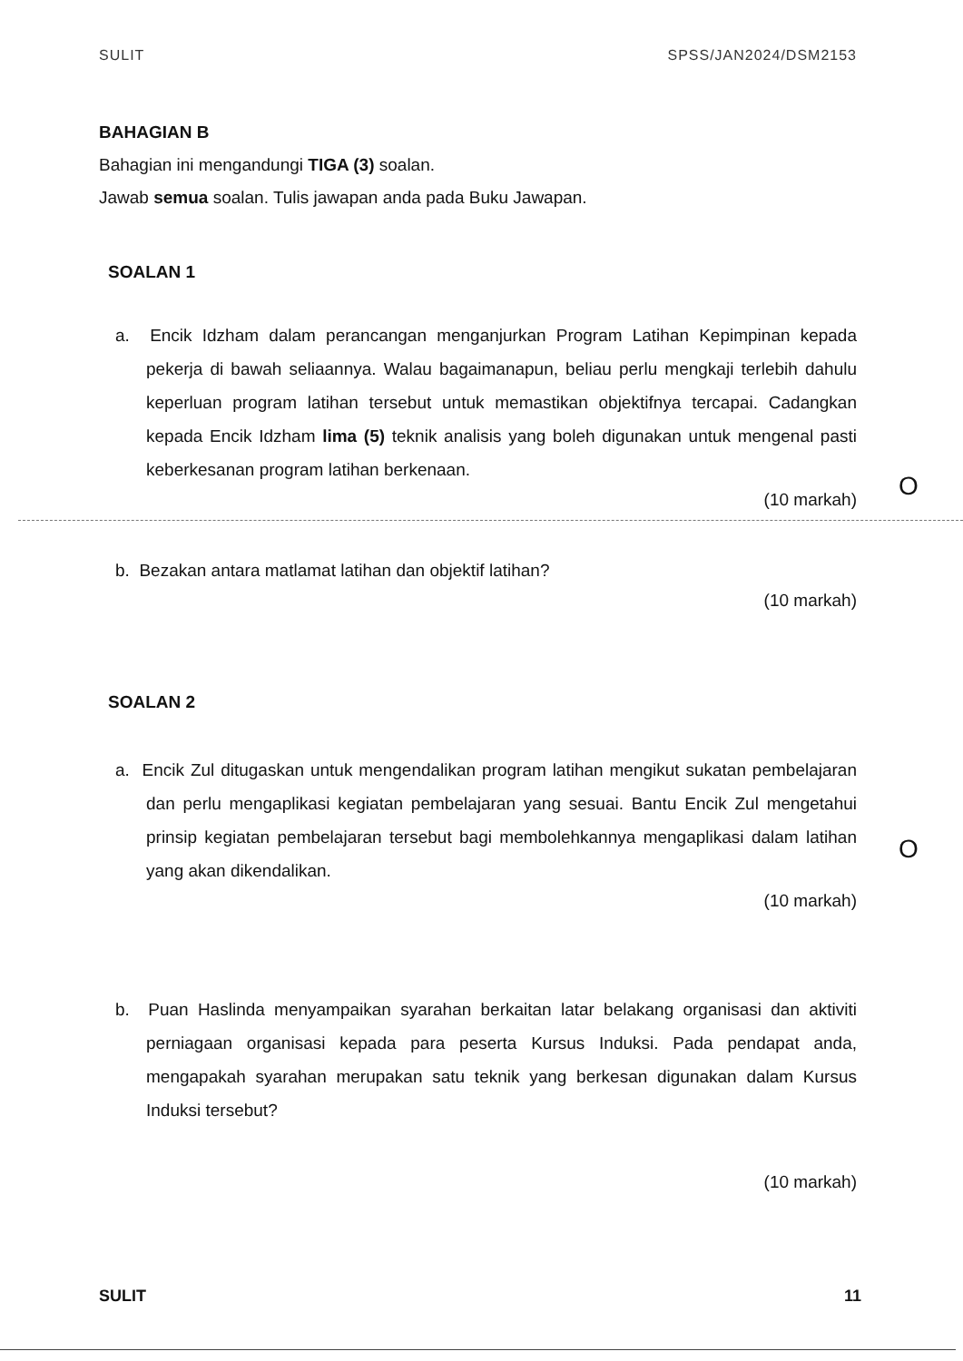O
O
SULIT SPSS/JAN2024/DSM2153
BAHAGIAN B
Bahagian ini mengandungi TIGA (3) soalan.
Jawab semua soalan. Tulis jawapan anda pada Buku Jawapan.
SOALAN 1
a. Encik Idzham dalam perancangan menganjurkan Program Latihan Kepimpinan kepada pekerja di bawah seliaannya. Walau bagaimanapun, beliau perlu mengkaji terlebih dahulu keperluan program latihan tersebut untuk memastikan objektifnya tercapai. Cadangkan kepada Encik Idzham lima (5) teknik analisis yang boleh digunakan untuk mengenal pasti keberkesanan program latihan berkenaan.
(10 markah)
b. Bezakan antara matlamat latihan dan objektif latihan?
(10 markah)
SOALAN 2
a. Encik Zul ditugaskan untuk mengendalikan program latihan mengikut sukatan pembelajaran dan perlu mengaplikasi kegiatan pembelajaran yang sesuai. Bantu Encik Zul mengetahui prinsip kegiatan pembelajaran tersebut bagi membolehkannya mengaplikasi dalam latihan yang akan dikendalikan.
(10 markah)
b. Puan Haslinda menyampaikan syarahan berkaitan latar belakang organisasi dan aktiviti perniagaan organisasi kepada para peserta Kursus Induksi. Pada pendapat anda, mengapakah syarahan merupakan satu teknik yang berkesan digunakan dalam Kursus Induksi tersebut?
(10 markah)
SULIT 11